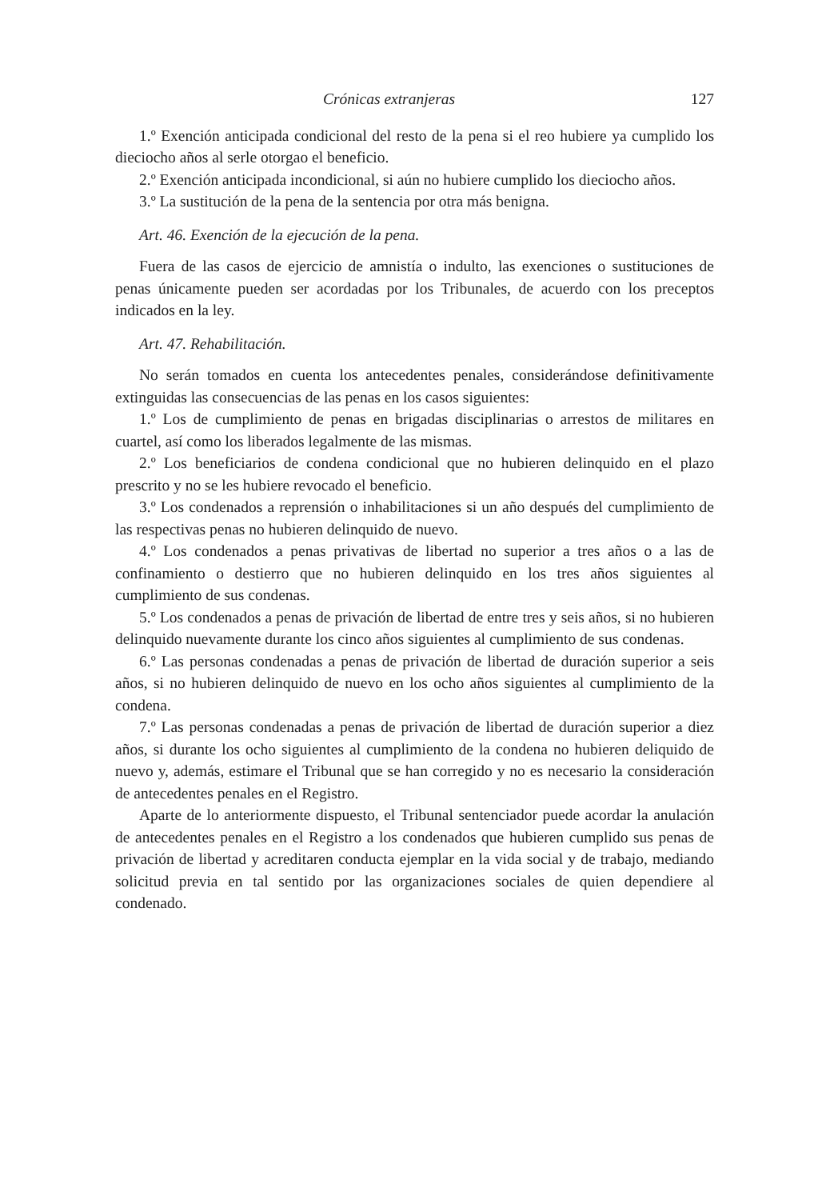Crónicas extranjeras 127
1.º Exención anticipada condicional del resto de la pena si el reo hubiere ya cumplido los dieciocho años al serle otorgao el beneficio.
2.º Exención anticipada incondicional, si aún no hubiere cumplido los dieciocho años.
3.º La sustitución de la pena de la sentencia por otra más benigna.
Art. 46. Exención de la ejecución de la pena.
Fuera de las casos de ejercicio de amnistía o indulto, las exenciones o sustituciones de penas únicamente pueden ser acordadas por los Tribunales, de acuerdo con los preceptos indicados en la ley.
Art. 47. Rehabilitación.
No serán tomados en cuenta los antecedentes penales, considerándose definitivamente extinguidas las consecuencias de las penas en los casos siguientes:
1.º Los de cumplimiento de penas en brigadas disciplinarias o arrestos de militares en cuartel, así como los liberados legalmente de las mismas.
2.º Los beneficiarios de condena condicional que no hubieren delinquido en el plazo prescrito y no se les hubiere revocado el beneficio.
3.º Los condenados a reprensión o inhabilitaciones si un año después del cumplimiento de las respectivas penas no hubieren delinquido de nuevo.
4.º Los condenados a penas privativas de libertad no superior a tres años o a las de confinamiento o destierro que no hubieren delinquido en los tres años siguientes al cumplimiento de sus condenas.
5.º Los condenados a penas de privación de libertad de entre tres y seis años, si no hubieren delinquido nuevamente durante los cinco años siguientes al cumplimiento de sus condenas.
6.º Las personas condenadas a penas de privación de libertad de duración superior a seis años, si no hubieren delinquido de nuevo en los ocho años siguientes al cumplimiento de la condena.
7.º Las personas condenadas a penas de privación de libertad de duración superior a diez años, si durante los ocho siguientes al cumplimiento de la condena no hubieren deliquido de nuevo y, además, estimare el Tribunal que se han corregido y no es necesario la consideración de antecedentes penales en el Registro.
Aparte de lo anteriormente dispuesto, el Tribunal sentenciador puede acordar la anulación de antecedentes penales en el Registro a los condenados que hubieren cumplido sus penas de privación de libertad y acreditaren conducta ejemplar en la vida social y de trabajo, mediando solicitud previa en tal sentido por las organizaciones sociales de quien dependiere al condenado.